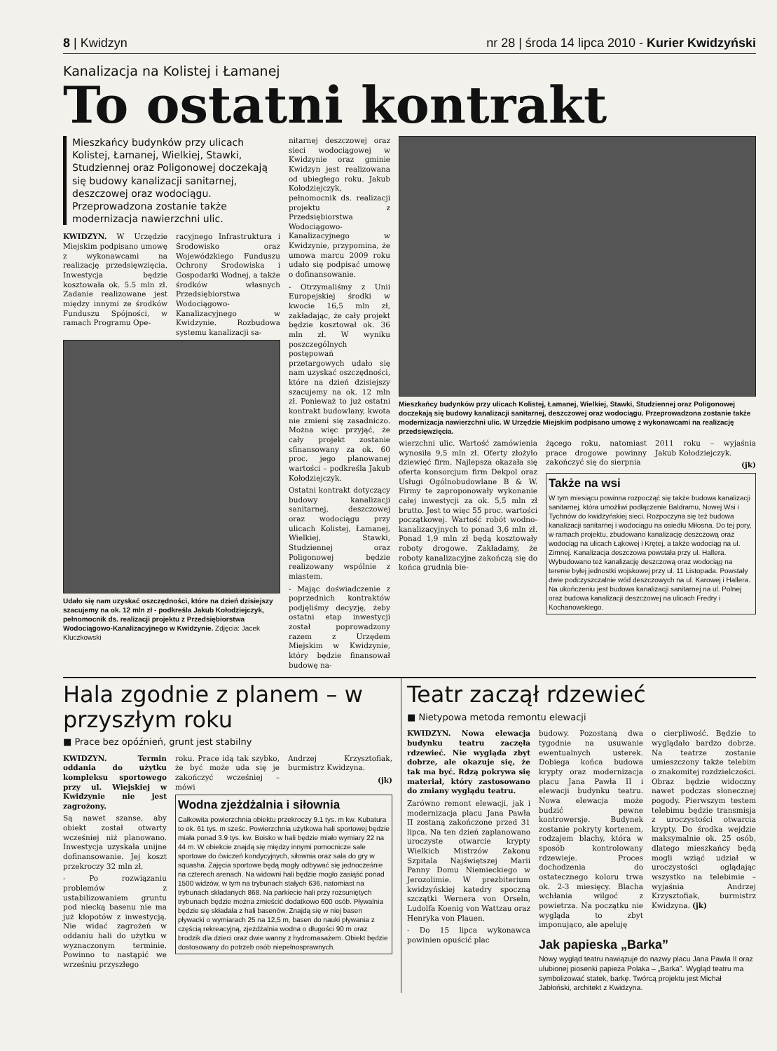8 | Kwidzyn nr 28 | środa 14 lipca 2010 - Kurier Kwidzyński
Kanalizacja na Kolistej i Łamanej
To ostatni kontrakt
Mieszkańcy budynków przy ulicach Kolistej, Łamanej, Wielkiej, Stawki, Studziennej oraz Poligonowej doczekają się budowy kanalizacji sanitarnej, deszczowej oraz wodociągu. Przeprowadzona zostanie także modernizacja nawierzchni ulic.
KWIDZYN. W Urzędzie Miejskim podpisano umowę z wykonawcami na realizację przedsięwzięcia. Inwestycja będzie kosztowała ok. 5.5 mln zł. Zadanie realizowane jest między innymi ze środków Funduszu Spójności, w ramach Programu Ope-
racyjnego Infrastruktura i Środowisko oraz Wojewódzkiego Funduszu Ochrony Środowiska i Gospodarki Wodnej, a także środków własnych Przedsiębiorstwa Wodociągowo-Kanalizacyjnego w Kwidzynie. Rozbudowa systemu kanalizacji sa-
Udało się nam uzyskać oszczędności, które na dzień dzisiejszy szacujemy na ok. 12 mln zł - podkreśla Jakub Kołodziejczyk, pełnomocnik ds. realizacji projektu z Przedsiębiorstwa Wodociągowo-Kanalizacyjnego w Kwidzynie. Zdjęcia: Jacek Kluczkowski
nitarnej deszczowej oraz sieci wodociągowej w Kwidzynie oraz gminie Kwidzyn jest realizowana od ubiegłego roku. Jakub Kołodziejczyk, pełnomocnik ds. realizacji projektu z Przedsiębiorstwa Wodociągowo-Kanalizacyjnego w Kwidzynie, przypomina, że umowa marcu 2009 roku udało się podpisać umowę o dofinansowanie.
- Otrzymaliśmy z Unii Europejskiej środki w kwocie 16,5 mln zł, zakładając, że cały projekt będzie kosztował ok. 36 mln zł. W wyniku poszczególnych postępowań przetargowych udało się nam uzyskać oszczędności, które na dzień dzisiejszy szacujemy na ok. 12 mln zł. Ponieważ to już ostatni kontrakt budowlany, kwota nie zmieni się zasadniczo. Można więc przyjąć, że cały projekt zostanie sfinansowany za ok. 60 proc. jego planowanej wartości – podkreśla Jakub Kołodziejczyk.
Ostatni kontrakt dotyczący budowy kanalizacji sanitarnej, deszczowej oraz wodociągu przy ulicach Kolistej, Łamanej, Wielkiej, Stawki, Studziennej oraz Poligonowej będzie realizowany wspólnie z miastem.
- Mając doświadczenie z poprzednich kontraktów podjęliśmy decyzję, żeby ostatni etap inwestycji został poprowadzony razem z Urzędem Miejskim w Kwidzynie, który będzie finansował budowę na-
Mieszkańcy budynków przy ulicach Kolistej, Łamanej, Wielkiej, Stawki, Studziennej oraz Poligonowej doczekają się budowy kanalizacji sanitarnej, deszczowej oraz wodociągu. Przeprowadzona zostanie także modernizacja nawierzchni ulic. W Urzędzie Miejskim podpisano umowę z wykonawcami na realizację przedsięwzięcia.
wierzchni ulic. Wartość zamówienia wynosiła 9,5 mln zł. Oferty złożyło dziewięć firm. Najlepsza okazała się oferta konsorcjum firm Dekpol oraz Usługi Ogólnobudowlane B & W. Firmy te zaproponowały wykonanie całej inwestycji za ok. 5,5 mln zł brutto. Jest to więc 55 proc. wartości początkowej. Wartość robót wodno-kanalizacyjnych to ponad 3,6 mln zł. Ponad 1,9 mln zł będą kosztowały roboty drogowe. Zakładamy, że roboty kanalizacyjne zakończą się do końca grudnia bie-
żącego roku, natomiast prace drogowe powinny zakończyć się do sierpnia
2011 roku – wyjaśnia Jakub Kołodziejczyk.
(jk)
Także na wsi
W tym miesiącu powinna rozpocząć się także budowa kanalizacji sanitarnej, która umożliwi podłączenie Baldramu, Nowej Wsi i Tychnów do kwidzyńskiej sieci. Rozpoczyna się też budowa kanalizacji sanitarnej i wodociągu na osiedlu Miłosna. Do tej pory, w ramach projektu, zbudowano kanalizację deszczową oraz wodociąg na ulicach Łąkowej i Krętej, a także wodociąg na ul. Zimnej. Kanalizacja deszczowa powstała przy ul. Hallera. Wybudowano też kanalizację deszczową oraz wodociąg na terenie byłej jednostki wojskowej przy ul. 11 Listopada. Powstały dwie podczyszczalnie wód deszczowych na ul. Karowej i Hallera. Na ukończeniu jest budowa kanalizacji sanitarnej na ul. Polnej oraz budowa kanalizacji deszczowej na ulicach Fredry i Kochanowskiego.
Hala zgodnie z planem – w przyszłym roku
■ Prace bez opóźnień, grunt jest stabilny
KWIDZYN. Termin oddania do użytku kompleksu sportowego przy ul. Wiejskiej w Kwidzynie nie jest zagrożony.
Są nawet szanse, aby obiekt został otwarty wcześniej niż planowano. Inwestycja uzyskała unijne dofinansowanie. Jej koszt przekroczy 32 mln zł.
- Po rozwiązaniu problemów z ustabilizowaniem gruntu pod niecką basenu nie ma już kłopotów z inwestycją. Nie widać zagrożeń w oddaniu hali do użytku w wyznaczonym terminie. Powinno to nastąpić we wrześniu przyszłego
roku. Prace idą tak szybko, że być może uda się je zakończyć wcześniej – mówi
Andrzej Krzysztofiak, burmistrz Kwidzyna.
(jk)
Wodna zjeżdżalnia i siłownia
Całkowita powierzchnia obiektu przekroczy 9.1 tys. m kw. Kubatura to ok. 61 tys. m sześc. Powierzchnia użytkowa hali sportowej będzie miała ponad 3.9 tys. kw. Boisko w hali będzie miało wymiary 22 na 44 m. W obiekcie znajdą się między innymi pomocnicze sale sportowe do ćwiczeń kondycyjnych, siłownia oraz sala do gry w squasha. Zajęcia sportowe będą mogły odbywać się jednocześnie na czterech arenach. Na widowni hali będzie mogło zasiąść ponad 1500 widzów, w tym na trybunach stałych 636, natomiast na trybunach składanych 868. Na parkiecie hali przy rozsuniętych trybunach będzie można zmieścić dodatkowo 600 osób. Pływalnia będzie się składała z hali basenów. Znajdą się w niej basen pływacki o wymiarach 25 na 12,5 m, basen do nauki pływania z częścią rekreacyjną, zjeżdżalnia wodna o długości 90 m oraz brodzik dla dzieci oraz dwie wanny z hydromasażem. Obiekt będzie dostosowany do potrzeb osób niepełnosprawnych.
Teatr zaczął rdzewieć
■ Nietypowa metoda remontu elewacji
KWIDZYN. Nowa elewacja budynku teatru zaczęła rdzewieć. Nie wygląda zbyt dobrze, ale okazuje się, że tak ma być. Rdzą pokrywa się materiał, który zastosowano do zmiany wyglądu teatru.
Zarówno remont elewacji, jak i modernizacja placu Jana Pawła II zostaną zakończone przed 31 lipca. Na ten dzień zaplanowano uroczyste otwarcie krypty Wielkich Mistrzów Zakonu Szpitala Najświętszej Marii Panny Domu Niemieckiego w Jerozolimie. W prezbiterium kwidzyńskiej katedry spoczną szczątki Wernera von Orseln, Ludolfa Koenig von Wattzau oraz Henryka von Plauen.
- Do 15 lipca wykonawca powinien opuścić plac
budowy. Pozostaną dwa tygodnie na usuwanie ewentualnych usterek. Dobiega końca budowa krypty oraz modernizacja placu Jana Pawła II i elewacji budynku teatru. Nowa elewacja może budzić pewne kontrowersje. Budynek zostanie pokryty kortenem, rodzajem blachy, która w sposób kontrolowany rdzewieje. Proces dochodzenia do ostatecznego koloru trwa ok. 2-3 miesięcy. Blacha wchłania wilgoć z powietrza. Na początku nie wygląda to zbyt imponująco, ale apeluję
o cierpliwość. Będzie to wyglądało bardzo dobrze. Na teatrze zostanie umieszczony także telebim o znakomitej rozdzielczości. Obraz będzie widoczny nawet podczas słonecznej pogody. Pierwszym testem telebimu będzie transmisja z uroczystości otwarcia krypty. Do środka wejdzie maksymalnie ok. 25 osób, dlatego mieszkańcy będą mogli wziąć udział w uroczystości oglądając wszystko na telebimie – wyjaśnia Andrzej Krzysztofiak, burmistrz Kwidzyna. (jk)
Jak papieska „Barka”
Nowy wygląd teatru nawiązuje do nazwy placu Jana Pawła II oraz ulubionej piosenki papieża Polaka – „Barka”. Wygląd teatru ma symbolizować statek, barkę. Twórcą projektu jest Michał Jabłoński, architekt z Kwidzyna.